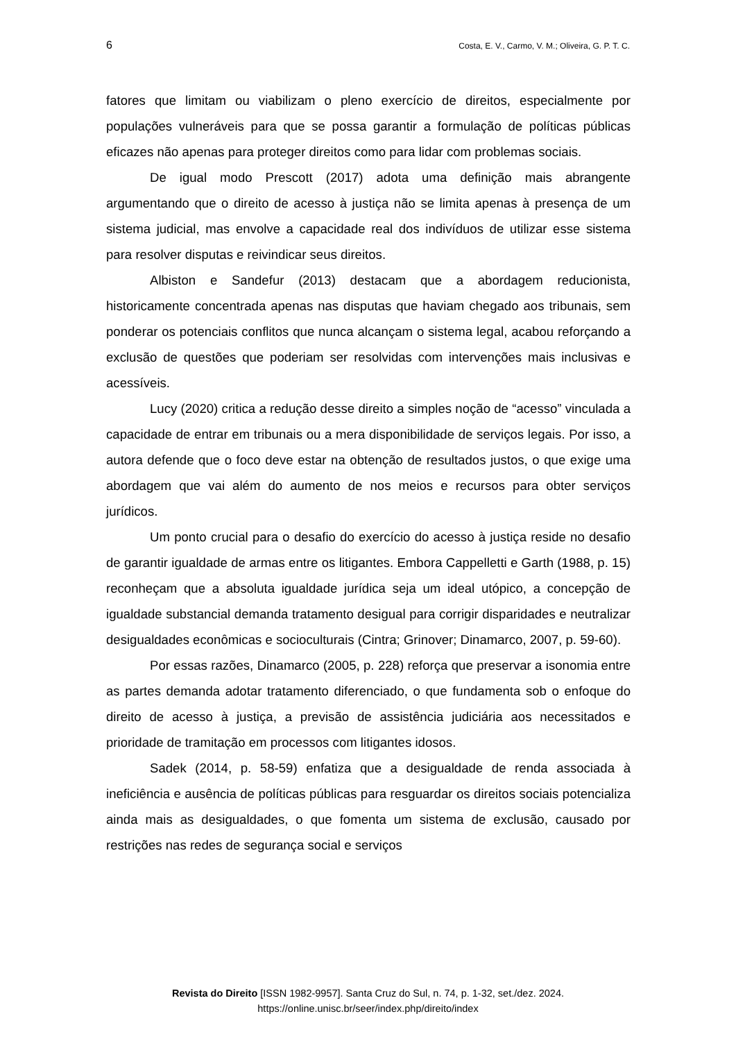6 Costa, E. V., Carmo, V. M.; Oliveira, G. P. T. C.
fatores que limitam ou viabilizam o pleno exercício de direitos, especialmente por populações vulneráveis para que se possa garantir a formulação de políticas públicas eficazes não apenas para proteger direitos como para lidar com problemas sociais.
De igual modo Prescott (2017) adota uma definição mais abrangente argumentando que o direito de acesso à justiça não se limita apenas à presença de um sistema judicial, mas envolve a capacidade real dos indivíduos de utilizar esse sistema para resolver disputas e reivindicar seus direitos.
Albiston e Sandefur (2013) destacam que a abordagem reducionista, historicamente concentrada apenas nas disputas que haviam chegado aos tribunais, sem ponderar os potenciais conflitos que nunca alcançam o sistema legal, acabou reforçando a exclusão de questões que poderiam ser resolvidas com intervenções mais inclusivas e acessíveis.
Lucy (2020) critica a redução desse direito a simples noção de “acesso” vinculada a capacidade de entrar em tribunais ou a mera disponibilidade de serviços legais. Por isso, a autora defende que o foco deve estar na obtenção de resultados justos, o que exige uma abordagem que vai além do aumento de nos meios e recursos para obter serviços jurídicos.
Um ponto crucial para o desafio do exercício do acesso à justiça reside no desafio de garantir igualdade de armas entre os litigantes. Embora Cappelletti e Garth (1988, p. 15) reconheçam que a absoluta igualdade jurídica seja um ideal utópico, a concepção de igualdade substancial demanda tratamento desigual para corrigir disparidades e neutralizar desigualdades econômicas e socioculturais (Cintra; Grinover; Dinamarco, 2007, p. 59-60).
Por essas razões, Dinamarco (2005, p. 228) reforça que preservar a isonomia entre as partes demanda adotar tratamento diferenciado, o que fundamenta sob o enfoque do direito de acesso à justiça, a previsão de assistência judiciária aos necessitados e prioridade de tramitação em processos com litigantes idosos.
Sadek (2014, p. 58-59) enfatiza que a desigualdade de renda associada à ineficiência e ausência de políticas públicas para resguardar os direitos sociais potencializa ainda mais as desigualdades, o que fomenta um sistema de exclusão, causado por restrições nas redes de segurança social e serviços
Revista do Direito [ISSN 1982-9957]. Santa Cruz do Sul, n. 74, p. 1-32, set./dez. 2024.
https://online.unisc.br/seer/index.php/direito/index